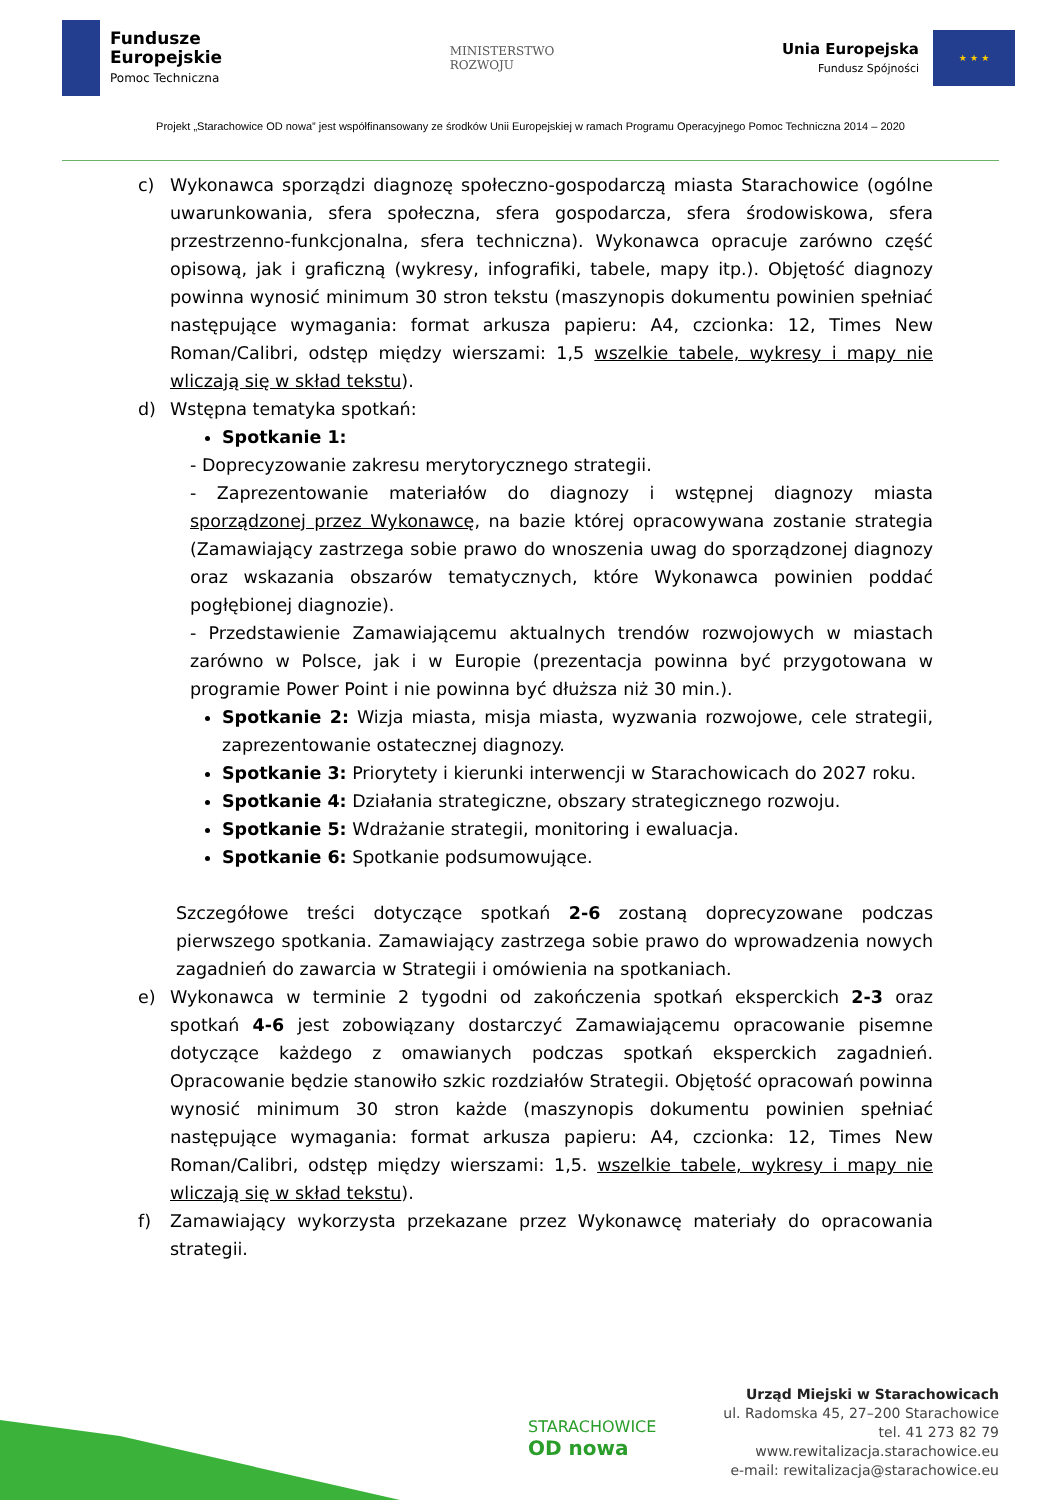Fundusze
Europejskie
Pomoc Techniczna
MINISTERSTWO
ROZWOJU
Unia Europejska
Fundusz Spójności
★ ★ ★
Projekt „Starachowice OD nowa” jest współfinansowany ze środków Unii Europejskiej w ramach Programu Operacyjnego Pomoc Techniczna 2014 – 2020
c) Wykonawca sporządzi diagnozę społeczno-gospodarczą miasta Starachowice (ogólne uwarunkowania, sfera społeczna, sfera gospodarcza, sfera środowiskowa, sfera przestrzenno-funkcjonalna, sfera techniczna). Wykonawca opracuje zarówno część opisową, jak i graficzną (wykresy, infografiki, tabele, mapy itp.). Objętość diagnozy powinna wynosić minimum 30 stron tekstu (maszynopis dokumentu powinien spełniać następujące wymagania: format arkusza papieru: A4, czcionka: 12, Times New Roman/Calibri, odstęp między wierszami: 1,5 wszelkie tabele, wykresy i mapy nie wliczają się w skład tekstu).
d) Wstępna tematyka spotkań:
Spotkanie 1:
- Doprecyzowanie zakresu merytorycznego strategii.
- Zaprezentowanie materiałów do diagnozy i wstępnej diagnozy miasta sporządzonej przez Wykonawcę, na bazie której opracowywana zostanie strategia (Zamawiający zastrzega sobie prawo do wnoszenia uwag do sporządzonej diagnozy oraz wskazania obszarów tematycznych, które Wykonawca powinien poddać pogłębionej diagnozie).
- Przedstawienie Zamawiającemu aktualnych trendów rozwojowych w miastach zarówno w Polsce, jak i w Europie (prezentacja powinna być przygotowana w programie Power Point i nie powinna być dłuższa niż 30 min.).
Spotkanie 2: Wizja miasta, misja miasta, wyzwania rozwojowe, cele strategii, zaprezentowanie ostatecznej diagnozy.
Spotkanie 3: Priorytety i kierunki interwencji w Starachowicach do 2027 roku.
Spotkanie 4: Działania strategiczne, obszary strategicznego rozwoju.
Spotkanie 5: Wdrażanie strategii, monitoring i ewaluacja.
Spotkanie 6: Spotkanie podsumowujące.
Szczegółowe treści dotyczące spotkań 2-6 zostaną doprecyzowane podczas pierwszego spotkania. Zamawiający zastrzega sobie prawo do wprowadzenia nowych zagadnień do zawarcia w Strategii i omówienia na spotkaniach.
e) Wykonawca w terminie 2 tygodni od zakończenia spotkań eksperckich 2-3 oraz spotkań 4-6 jest zobowiązany dostarczyć Zamawiającemu opracowanie pisemne dotyczące każdego z omawianych podczas spotkań eksperckich zagadnień. Opracowanie będzie stanowiło szkic rozdziałów Strategii. Objętość opracowań powinna wynosić minimum 30 stron każde (maszynopis dokumentu powinien spełniać następujące wymagania: format arkusza papieru: A4, czcionka: 12, Times New Roman/Calibri, odstęp między wierszami: 1,5. wszelkie tabele, wykresy i mapy nie wliczają się w skład tekstu).
f) Zamawiający wykorzysta przekazane przez Wykonawcę materiały do opracowania strategii.
STARACHOWICE
OD nowa
Urząd Miejski w Starachowicach
ul. Radomska 45, 27–200 Starachowice
tel. 41 273 82 79
www.rewitalizacja.starachowice.eu
e-mail: rewitalizacja@starachowice.eu